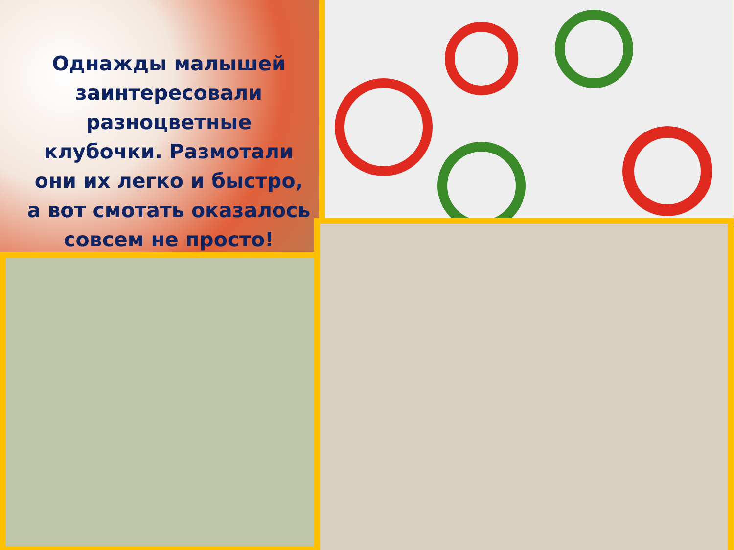Однажды малышей заинтересовали разноцветные клубочки. Размотали они их легко и быстро, а вот смотать оказалось совсем не просто!